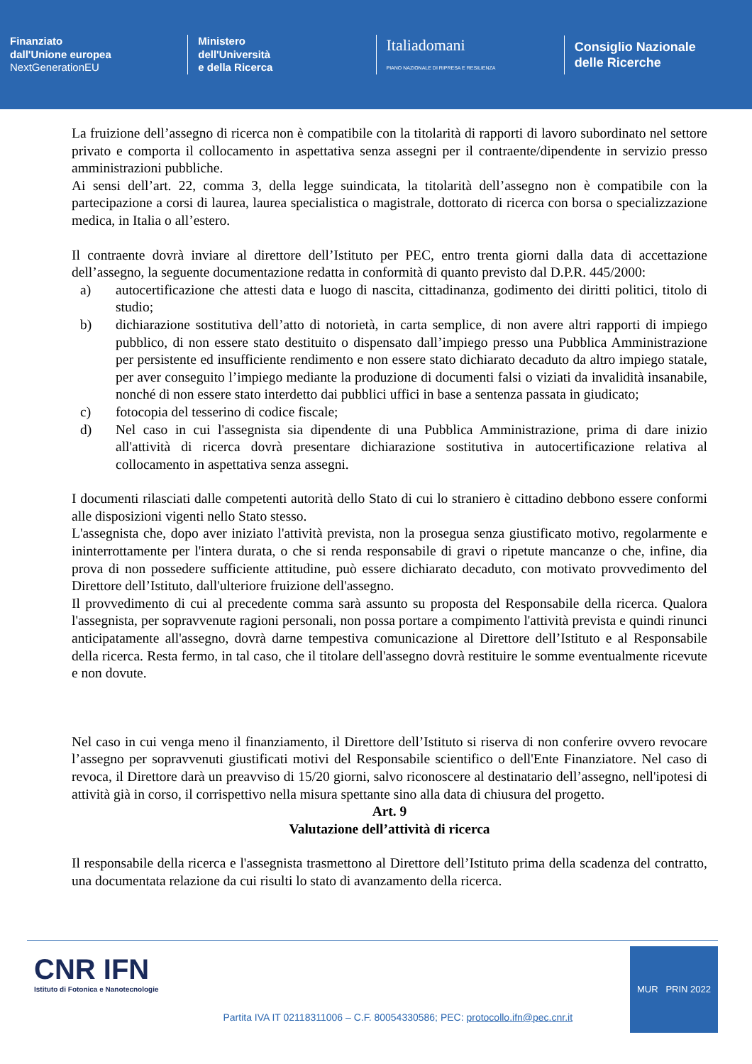Finanziato
dall'Unione europea
NextGenerationEU
Ministero
dell'Università
e della Ricerca
Italiadomani
PIANO NAZIONALE DI RIPRESA E RESILIENZA
Consiglio Nazionale
delle Ricerche
La fruizione dell’assegno di ricerca non è compatibile con la titolarità di rapporti di lavoro subordinato nel settore privato e comporta il collocamento in aspettativa senza assegni per il contraente/dipendente in servizio presso amministrazioni pubbliche.
Ai sensi dell’art. 22, comma 3, della legge suindicata, la titolarità dell’assegno non è compatibile con la partecipazione a corsi di laurea, laurea specialistica o magistrale, dottorato di ricerca con borsa o specializzazione medica, in Italia o all’estero.
Il contraente dovrà inviare al direttore dell’Istituto per PEC, entro trenta giorni dalla data di accettazione dell’assegno, la seguente documentazione redatta in conformità di quanto previsto dal D.P.R. 445/2000:
a) autocertificazione che attesti data e luogo di nascita, cittadinanza, godimento dei diritti politici, titolo di studio;
b) dichiarazione sostitutiva dell’atto di notorietà, in carta semplice, di non avere altri rapporti di impiego pubblico, di non essere stato destituito o dispensato dall’impiego presso una Pubblica Amministrazione per persistente ed insufficiente rendimento e non essere stato dichiarato decaduto da altro impiego statale, per aver conseguito l’impiego mediante la produzione di documenti falsi o viziati da invalidità insanabile, nonché di non essere stato interdetto dai pubblici uffici in base a sentenza passata in giudicato;
c) fotocopia del tesserino di codice fiscale;
d) Nel caso in cui l'assegnista sia dipendente di una Pubblica Amministrazione, prima di dare inizio all'attività di ricerca dovrà presentare dichiarazione sostitutiva in autocertificazione relativa al collocamento in aspettativa senza assegni.
I documenti rilasciati dalle competenti autorità dello Stato di cui lo straniero è cittadino debbono essere conformi alle disposizioni vigenti nello Stato stesso.
L'assegnista che, dopo aver iniziato l'attività prevista, non la prosegua senza giustificato motivo, regolarmente e ininterrottamente per l'intera durata, o che si renda responsabile di gravi o ripetute mancanze o che, infine, dia prova di non possedere sufficiente attitudine, può essere dichiarato decaduto, con motivato provvedimento del Direttore dell’Istituto, dall'ulteriore fruizione dell'assegno.
Il provvedimento di cui al precedente comma sarà assunto su proposta del Responsabile della ricerca. Qualora l'assegnista, per sopravvenute ragioni personali, non possa portare a compimento l'attività prevista e quindi rinunci anticipatamente all'assegno, dovrà darne tempestiva comunicazione al Direttore dell’Istituto e al Responsabile della ricerca. Resta fermo, in tal caso, che il titolare dell'assegno dovrà restituire le somme eventualmente ricevute e non dovute.
Nel caso in cui venga meno il finanziamento, il Direttore dell’Istituto si riserva di non conferire ovvero revocare l’assegno per sopravvenuti giustificati motivi del Responsabile scientifico o dell'Ente Finanziatore. Nel caso di revoca, il Direttore darà un preavviso di 15/20 giorni, salvo riconoscere al destinatario dell’assegno, nell'ipotesi di attività già in corso, il corrispettivo nella misura spettante sino alla data di chiusura del progetto.
Art. 9
Valutazione dell’attività di ricerca
Il responsabile della ricerca e l'assegnista trasmettono al Direttore dell’Istituto prima della scadenza del contratto, una documentata relazione da cui risulti lo stato di avanzamento della ricerca.
CNR IFN
Istituto di Fotonica e Nanotecnologie
Partita IVA IT 02118311006 – C.F. 80054330586; PEC: protocollo.ifn@pec.cnr.it
MUR PRIN 2022